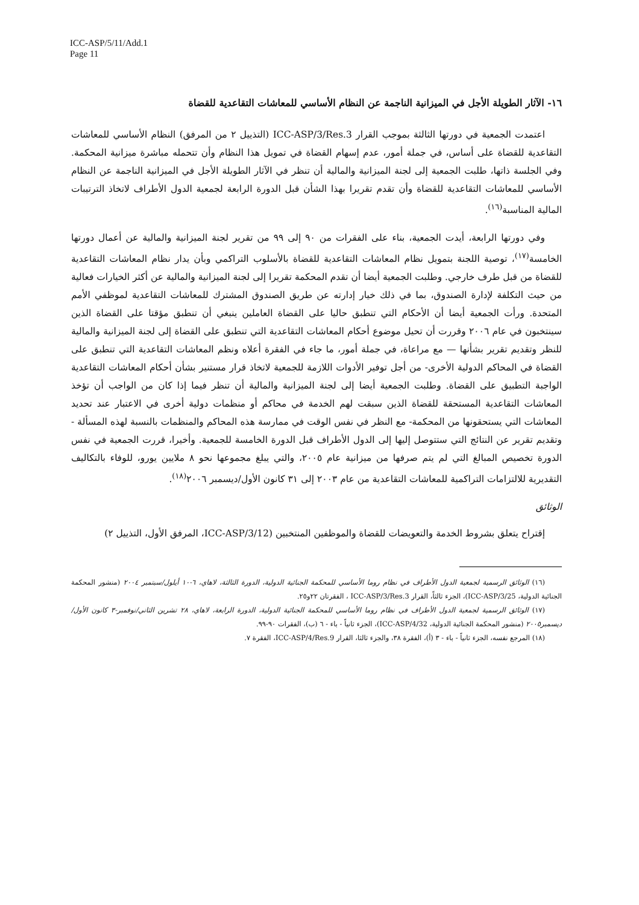ICC-ASP/5/11/Add.1
Page 11
١٦- الآثار الطويلة الأجل في الميزانية الناجمة عن النظام الأساسي للمعاشات التقاعدية للقضاة
اعتمدت الجمعية في دورتها الثالثة بموجب القرار ICC-ASP/3/Res.3 (التذييل ٢ من المرفق) النظام الأساسي للمعاشات التقاعدية للقضاة على أساس، في جملة أمور، عدم إسهام القضاة في تمويل هذا النظام وأن تتحمله مباشرة ميزانية المحكمة. وفي الجلسة ذاتها، طلبت الجمعية إلى لجنة الميزانية والمالية أن تنظر في الآثار الطويلة الأجل في الميزانية الناجمة عن النظام الأساسي للمعاشات التقاعدية للقضاة وأن تقدم تقريرا بهذا الشأن قبل الدورة الرابعة لجمعية الدول الأطراف لاتخاذ الترتيبات المالية المناسبة<sup>(١٦)</sup>.
وفي دورتها الرابعة، أيدت الجمعية، بناء على الفقرات من ٩٠ إلى ٩٩ من تقرير لجنة الميزانية والمالية عن أعمال دورتها الخامسة<sup>(١٧)</sup>، توصية اللجنة بتمويل نظام المعاشات التقاعدية للقضاة بالأسلوب التراكمي وبأن يدار نظام المعاشات التقاعدية للقضاة من قبل طرف خارجي. وطلبت الجمعية أيضا أن تقدم المحكمة تقريرا إلى لجنة الميزانية والمالية عن أكثر الخيارات فعالية من حيث التكلفة لإدارة الصندوق، بما في ذلك خيار إدارته عن طريق الصندوق المشترك للمعاشات التقاعدية لموظفي الأمم المتحدة. ورأت الجمعية أيضا أن الأحكام التي تنطبق حاليا على القضاة العاملين ينبغي أن تنطبق مؤقتا على القضاة الذين سينتخبون في عام ٢٠٠٦ وقررت أن تحيل موضوع أحكام المعاشات التقاعدية التي تنطبق على القضاة إلى لجنة الميزانية والمالية للنظر وتقديم تقرير بشأنها — مع مراعاة، في جملة أمور، ما جاء في الفقرة أعلاه ونظم المعاشات التقاعدية التي تنطبق على القضاة في المحاكم الدولية الأخرى- من أجل توفير الأدوات اللازمة للجمعية لاتخاذ قرار مستنير بشأن أحكام المعاشات التقاعدية الواجبة التطبيق على القضاة. وطلبت الجمعية أيضا إلى لجنة الميزانية والمالية أن تنظر فيما إذا كان من الواجب أن تؤخذ المعاشات التقاعدية المستحقة للقضاة الذين سبقت لهم الخدمة في محاكم أو منظمات دولية أخرى في الاعتبار عند تحديد المعاشات التي يستحقونها من المحكمة- مع النظر في نفس الوقت في ممارسة هذه المحاكم والمنظمات بالنسبة لهذه المسألة - وتقديم تقرير عن النتائج التي ستتوصل إليها إلى الدول الأطراف قبل الدورة الخامسة للجمعية. وأخيرا، قررت الجمعية في نفس الدورة تخصيص المبالغ التي لم يتم صرفها من ميزانية عام ٢٠٠٥، والتي يبلغ مجموعها نحو ٨ ملايين يورو، للوفاء بالتكاليف التقديرية للالتزامات التراكمية للمعاشات التقاعدية من عام ٢٠٠٣ إلى ٣١ كانون الأول/ديسمبر ٢٠٠٦<sup>(١٨)</sup>.
الوثائق
إقتراح يتعلق بشروط الخدمة والتعويضات للقضاة والموظفين المنتخبين (ICC-ASP/3/12، المرفق الأول، التذييل ٢)
(١٦) الوثائق الرسمية لجمعية الدول الأطراف في نظام روما الأساسي للمحكمة الجنائية الدولية، الدورة الثالثة، لاهاي، ٦-١٠ أيلول/سبتمبر ٢٠٠٤ (منشور المحكمة الجنائية الدولية، ICC-ASP/3/25)، الجزء ثالثاً، القرار ICC-ASP/3/Res.3 ، الفقرتان ٢٢و٢٥.
(١٧) الوثائق الرسمية لجمعية الدول الأطراف في نظام روما الأساسي للمحكمة الجنائية الدولية، الدورة الرابعة، لاهاي، ٢٨ تشرين الثاني/نوفمبر-٣ كانون الأول/ديسمبر٢٠٠٥ (منشور المحكمة الجنائية الدولية، ICC-ASP/4/32)، الجزء ثانياً - باء - ٦ (ب)، الفقرات ٩٠-٩٩.
(١٨) المرجع نفسه، الجزء ثانياً - باء - ٣ (أ)، الفقرة ٣٨، والجزء ثالثا، القرار ICC-ASP/4/Res.9، الفقرة ٧.